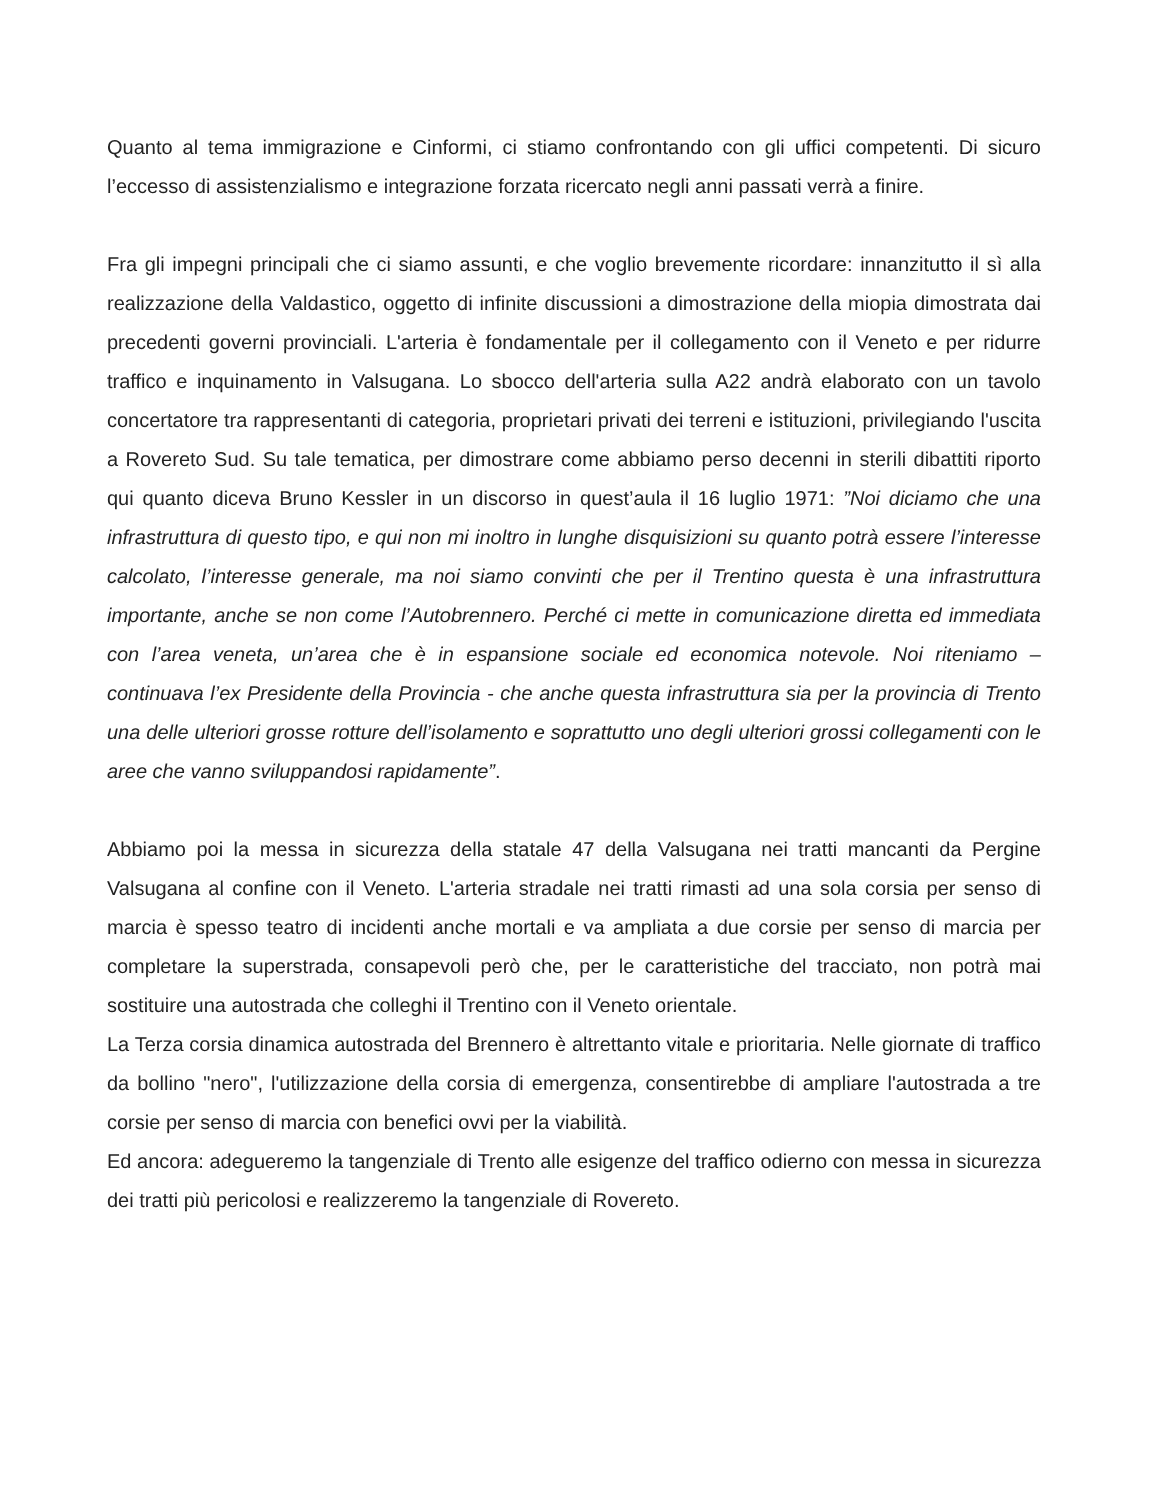Quanto al tema immigrazione e Cinformi, ci stiamo confrontando con gli uffici competenti. Di sicuro l’eccesso di assistenzialismo e integrazione forzata ricercato negli anni passati verrà a finire.
Fra gli impegni principali che ci siamo assunti, e che voglio brevemente ricordare: innanzitutto il sì alla realizzazione della Valdastico, oggetto di infinite discussioni a dimostrazione della miopia dimostrata dai precedenti governi provinciali. L'arteria è fondamentale per il collegamento con il Veneto e per ridurre traffico e inquinamento in Valsugana. Lo sbocco dell'arteria sulla A22 andrà elaborato con un tavolo concertatore tra rappresentanti di categoria, proprietari privati dei terreni e istituzioni, privilegiando l'uscita a Rovereto Sud. Su tale tematica, per dimostrare come abbiamo perso decenni in sterili dibattiti riporto qui quanto diceva Bruno Kessler in un discorso in quest’aula il 16 luglio 1971: ”Noi diciamo che una infrastruttura di questo tipo, e qui non mi inoltro in lunghe disquisizioni su quanto potrà essere l’interesse calcolato, l’interesse generale, ma noi siamo convinti che per il Trentino questa è una infrastruttura importante, anche se non come l’Autobrennero. Perché ci mette in comunicazione diretta ed immediata con l’area veneta, un’area che è in espansione sociale ed economica notevole. Noi riteniamo – continuava l’ex Presidente della Provincia - che anche questa infrastruttura sia per la provincia di Trento una delle ulteriori grosse rotture dell’isolamento e soprattutto uno degli ulteriori grossi collegamenti con le aree che vanno sviluppandosi rapidamente”.
Abbiamo poi la messa in sicurezza della statale 47 della Valsugana nei tratti mancanti da Pergine Valsugana al confine con il Veneto. L'arteria stradale nei tratti rimasti ad una sola corsia per senso di marcia è spesso teatro di incidenti anche mortali e va ampliata a due corsie per senso di marcia per completare la superstrada, consapevoli però che, per le caratteristiche del tracciato, non potrà mai sostituire una autostrada che colleghi il Trentino con il Veneto orientale.
La Terza corsia dinamica autostrada del Brennero è altrettanto vitale e prioritaria. Nelle giornate di traffico da bollino "nero", l'utilizzazione della corsia di emergenza, consentirebbe di ampliare l'autostrada a tre corsie per senso di marcia con benefici ovvi per la viabilità.
Ed ancora: adegueremo la tangenziale di Trento alle esigenze del traffico odierno con messa in sicurezza dei tratti più pericolosi e realizzeremo la tangenziale di Rovereto.